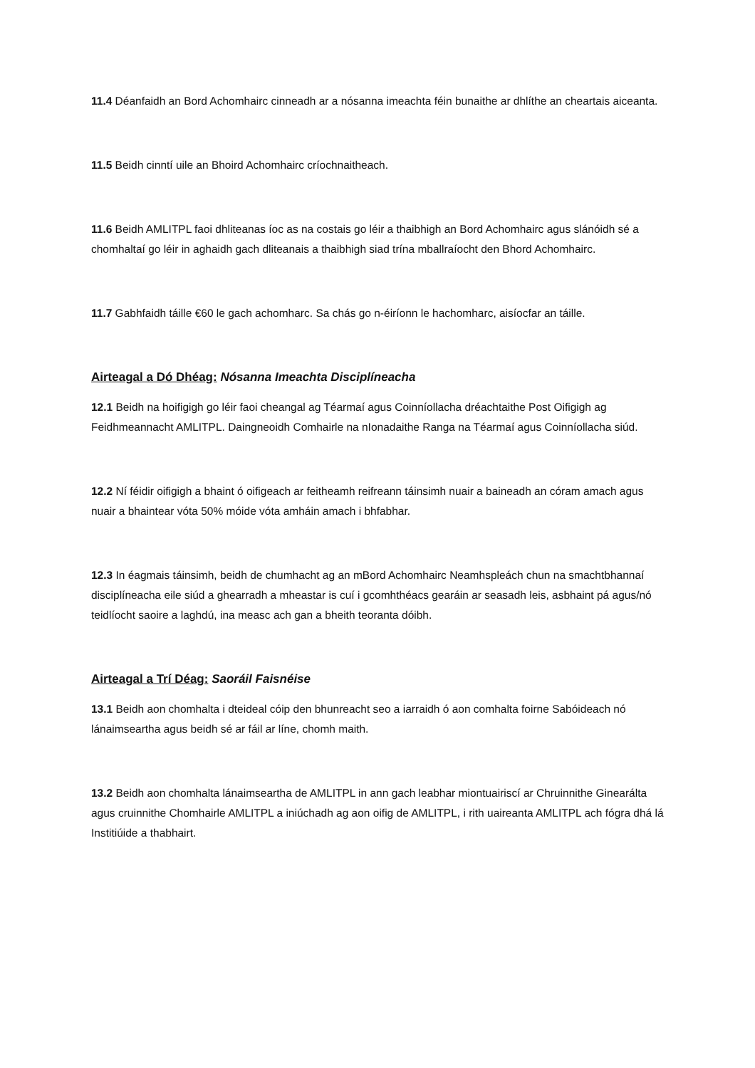11.4 Déanfaidh an Bord Achomhairc cinneadh ar a nósanna imeachta féin bunaithe ar dhlíthe an cheartais aiceanta.
11.5 Beidh cinntí uile an Bhoird Achomhairc críochnaitheach.
11.6 Beidh AMLITPL faoi dhliteanas íoc as na costais go léir a thaibhigh an Bord Achomhairc agus slánóidh sé a chomhaltaí go léir in aghaidh gach dliteanais a thaibhigh siad trína mballraíocht den Bhord Achomhairc.
11.7 Gabhfaidh táille €60 le gach achomharc. Sa chás go n-éiríonn le hachomharc, aisíocfar an táille.
Airteagal a Dó Dhéag: Nósanna Imeachta Disciplíneacha
12.1 Beidh na hoifigigh go léir faoi cheangal ag Téarmaí agus Coinníollacha dréachtaithe Post Oifigigh ag Feidhmeannacht AMLITPL. Daingneoidh Comhairle na nIonadaithe Ranga na Téarmaí agus Coinníollacha siúd.
12.2 Ní féidir oifigigh a bhaint ó oifigeach ar feitheamh reifreann táinsimh nuair a baineadh an córam amach agus nuair a bhaintear vóta 50% móide vóta amháin amach i bhfabhar.
12.3 In éagmais táinsimh, beidh de chumhacht ag an mBord Achomhairc Neamhspleách chun na smachtbhannaí disciplíneacha eile siúd a ghearradh a mheastar is cuí i gcomhthéacs gearáin ar seasadh leis, asbhaint pá agus/nó teidlíocht saoire a laghdú, ina measc ach gan a bheith teoranta dóibh.
Airteagal a Trí Déag: Saoráil Faisnéise
13.1 Beidh aon chomhalta i dteideal cóip den bhunreacht seo a iarraidh ó aon comhalta foirne Sabóideach nó lánaimseartha agus beidh sé ar fáil ar líne, chomh maith.
13.2 Beidh aon chomhalta lánaimseartha de AMLITPL in ann gach leabhar miontuairiscí ar Chruinnithe Ginearálta agus cruinnithe Chomhairle AMLITPL a iniúchadh ag aon oifig de AMLITPL, i rith uaireanta AMLITPL ach fógra dhá lá Institiúide a thabhairt.